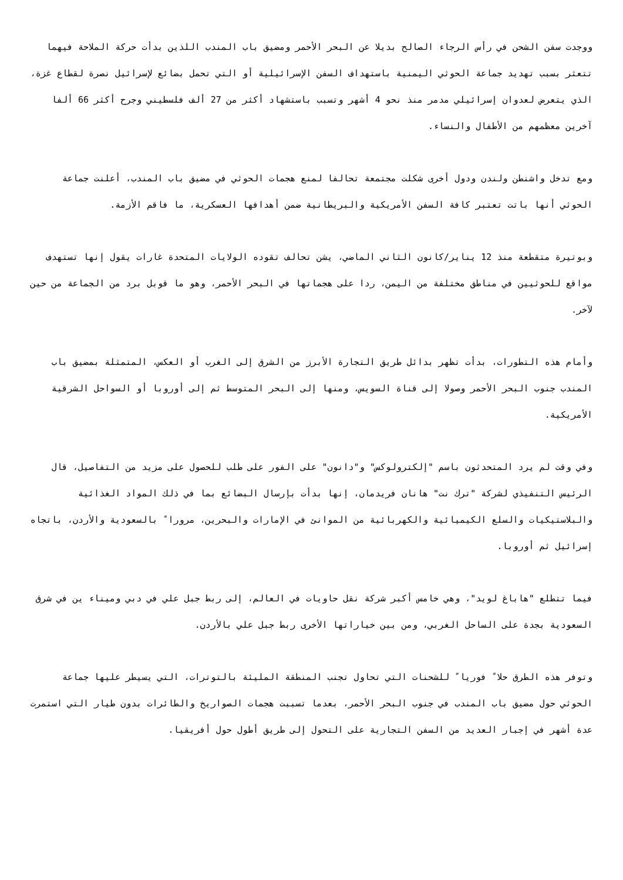ووجدت سفن الشحن في رأس الرجاء الصالح بديلا عن البحر الأحمر ومضيق باب المندب اللذين بدأت حركة الملاحة فيهما تتعثر بسبب تهديد جماعة الحوثي اليمنية باستهداف السفن الإسرائيلية أو التي تحمل بضائع لإسرائيل نصرة لقطاع غزة، الذي يتعرض لعدوان إسرائيلي مدمر منذ نحو 4 أشهر وتسبب باستشهاد أكثر من 27 ألف فلسطيني وجرح أكثر 66 ألفا آخرين معظمهم من الأطفال والنساء.
ومع تدخل واشنطن ولندن ودول أخرى شكلت مجتمعة تحالفا لمنع هجمات الحوثي في مضيق باب المندب، أعلنت جماعة الحوثي أنها باتت تعتبر كافة السفن الأمريكية والبريطانية ضمن أهدافها العسكرية، ما فاقم الأزمة.
وبوتيرة متقطعة منذ 12 يناير/كانون الثاني الماضي، يشن تحالف تقوده الولايات المتحدة غارات يقول إنها تستهدف مواقع للحوثيين في مناطق مختلفة من اليمن، ردا على هجماتها في البحر الأحمر، وهو ما قوبل برد من الجماعة من حين لآخر.
وأمام هذه التطورات، بدأت تظهر بدائل طريق التجارة الأبرز من الشرق إلى الغرب أو العكس، المتمثلة بمضيق باب المندب جنوب البحر الأحمر وصولا إلى قناة السويس، ومنها إلى البحر المتوسط ثم إلى أوروبا أو السواحل الشرقية الأمريكية.
وفي وقت لم يرد المتحدثون باسم "إلكترولوكس" و"دانون" على الفور على طلب للحصول على مزيد من التفاصيل، قال الرئيس التنفيذي لشركة "ترك نت" هانان فريدمان، إنها بدأت بإرسال البضائع بما في ذلك المواد الغذائية والبلاستيكيات والسلع الكيميائية والكهربائية من الموانئ في الإمارات والبحرين، مرورا ً بالسعودية والأردن، باتجاه إسرائيل ثم أوروبا.
فيما تتطلع "هاباغ لويد"، وهي خامس أكبر شركة نقل حاويات في العالم، إلى ربط جبل علي في دبي وميناء ين في شرق السعودية بجدة على الساحل الغربي، ومن بين خياراتها الأخرى ربط جبل علي بالأردن.
وتوفر هذه الطرق حلا ً فوريا ً للشحنات التي تحاول تجنب المنطقة المليئة بالتوترات، التي يسيطر عليها جماعة الحوثي حول مضيق باب المندب في جنوب البحر الأحمر، بعدما تسببت هجمات الصواريخ والطائرات بدون طيار التي استمرت عدة أشهر في إجبار العديد من السفن التجارية على التحول إلى طريق أطول حول أفريقيا.